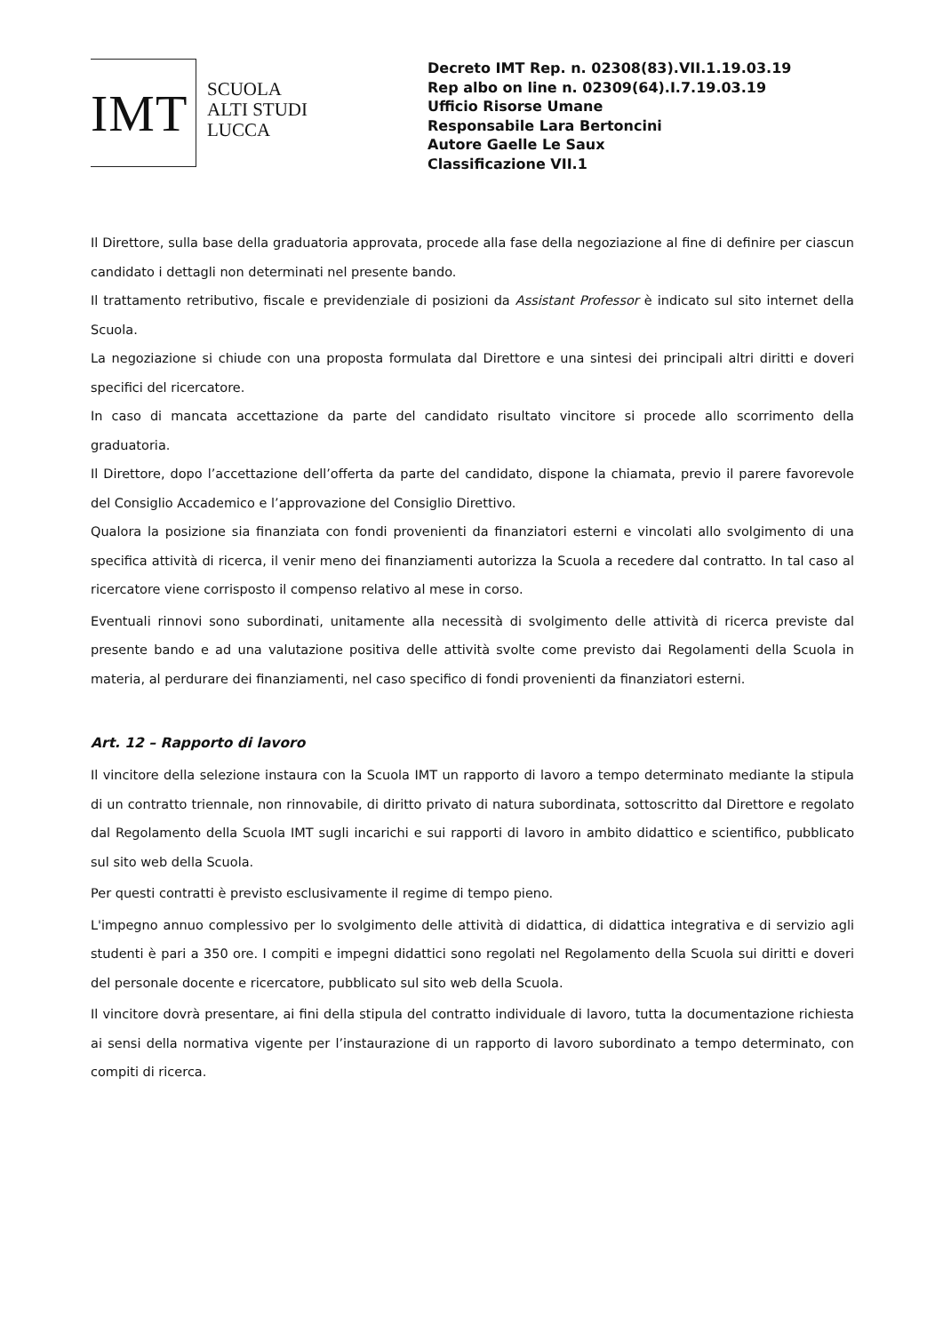IMT
SCUOLA
ALTI STUDI
LUCCA
Decreto IMT Rep. n. 02308(83).VII.1.19.03.19
Rep albo on line n. 02309(64).I.7.19.03.19
Ufficio Risorse Umane
Responsabile Lara Bertoncini
Autore Gaelle Le Saux
Classificazione VII.1
Il Direttore, sulla base della graduatoria approvata, procede alla fase della negoziazione al fine di definire per ciascun candidato i dettagli non determinati nel presente bando.
Il trattamento retributivo, fiscale e previdenziale di posizioni da Assistant Professor è indicato sul sito internet della Scuola.
La negoziazione si chiude con una proposta formulata dal Direttore e una sintesi dei principali altri diritti e doveri specifici del ricercatore.
In caso di mancata accettazione da parte del candidato risultato vincitore si procede allo scorrimento della graduatoria.
Il Direttore, dopo l’accettazione dell’offerta da parte del candidato, dispone la chiamata, previo il parere favorevole del Consiglio Accademico e l’approvazione del Consiglio Direttivo.
Qualora la posizione sia finanziata con fondi provenienti da finanziatori esterni e vincolati allo svolgimento di una specifica attività di ricerca, il venir meno dei finanziamenti autorizza la Scuola a recedere dal contratto. In tal caso al ricercatore viene corrisposto il compenso relativo al mese in corso.
Eventuali rinnovi sono subordinati, unitamente alla necessità di svolgimento delle attività di ricerca previste dal presente bando e ad una valutazione positiva delle attività svolte come previsto dai Regolamenti della Scuola in materia, al perdurare dei finanziamenti, nel caso specifico di fondi provenienti da finanziatori esterni.
Art. 12 – Rapporto di lavoro
Il vincitore della selezione instaura con la Scuola IMT un rapporto di lavoro a tempo determinato mediante la stipula di un contratto triennale, non rinnovabile, di diritto privato di natura subordinata, sottoscritto dal Direttore e regolato dal Regolamento della Scuola IMT sugli incarichi e sui rapporti di lavoro in ambito didattico e scientifico, pubblicato sul sito web della Scuola.
Per questi contratti è previsto esclusivamente il regime di tempo pieno.
L'impegno annuo complessivo per lo svolgimento delle attività di didattica, di didattica integrativa e di servizio agli studenti è pari a 350 ore. I compiti e impegni didattici sono regolati nel Regolamento della Scuola sui diritti e doveri del personale docente e ricercatore, pubblicato sul sito web della Scuola.
Il vincitore dovrà presentare, ai fini della stipula del contratto individuale di lavoro, tutta la documentazione richiesta ai sensi della normativa vigente per l’instaurazione di un rapporto di lavoro subordinato a tempo determinato, con compiti di ricerca.